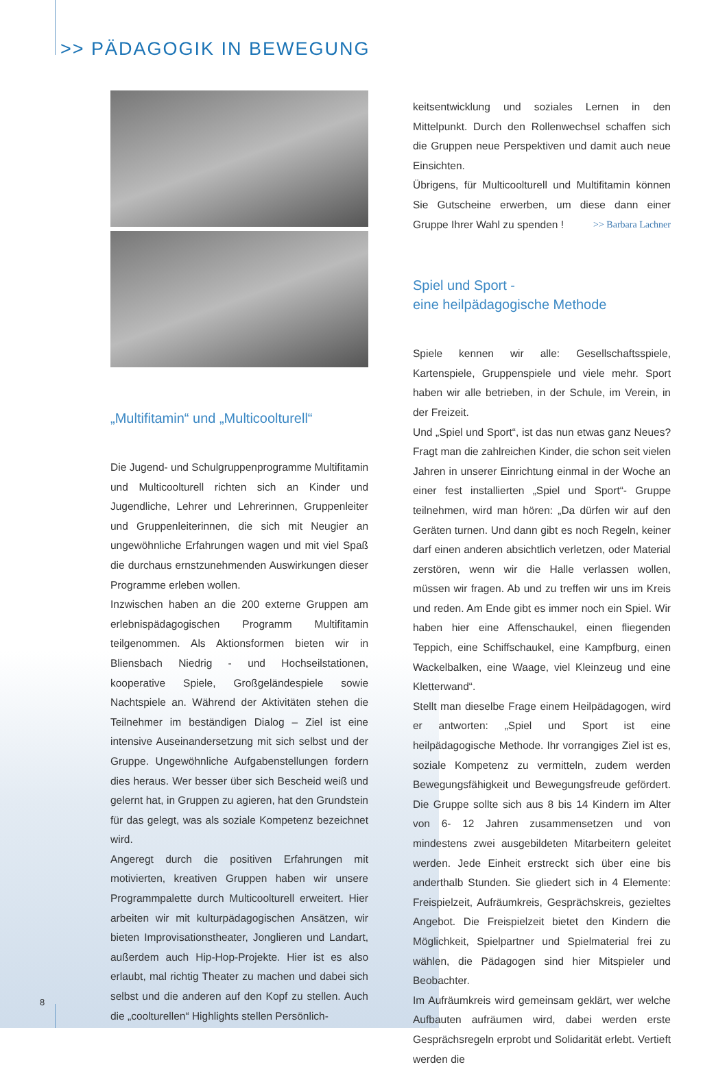>> PÄDAGOGIK IN BEWEGUNG
„Multifitamin“ und „Multicoolturell“
Die Jugend- und Schulgruppenprogramme Multifitamin und Multicoolturell richten sich an Kinder und Jugendliche, Lehrer und Lehrerinnen, Gruppenleiter und Gruppenleiterinnen, die sich mit Neugier an ungewöhnliche Erfahrungen wagen und mit viel Spaß die durchaus ernstzunehmenden Auswirkungen dieser Programme erleben wollen.
Inzwischen haben an die 200 externe Gruppen am erlebnispädagogischen Programm Multifitamin teilgenommen. Als Aktionsformen bieten wir in Bliensbach Niedrig - und Hochseilstationen, kooperative Spiele, Großgeländespiele sowie Nachtspiele an. Während der Aktivitäten stehen die Teilnehmer im beständigen Dialog – Ziel ist eine intensive Auseinandersetzung mit sich selbst und der Gruppe. Ungewöhnliche Aufgabenstellungen fordern dies heraus. Wer besser über sich Bescheid weiß und gelernt hat, in Gruppen zu agieren, hat den Grundstein für das gelegt, was als soziale Kompetenz bezeichnet wird.
Angeregt durch die positiven Erfahrungen mit motivierten, kreativen Gruppen haben wir unsere Programmpalette durch Multicoolturell erweitert. Hier arbeiten wir mit kulturpädagogischen Ansätzen, wir bieten Improvisationstheater, Jonglieren und Landart, außerdem auch Hip-Hop-Projekte. Hier ist es also erlaubt, mal richtig Theater zu machen und dabei sich selbst und die anderen auf den Kopf zu stellen. Auch die „coolturellen“ Highlights stellen Persönlich-
keitsentwicklung und soziales Lernen in den Mittelpunkt. Durch den Rollenwechsel schaffen sich die Gruppen neue Perspektiven und damit auch neue Einsichten.
Übrigens, für Multicoolturell und Multifitamin können Sie Gutscheine erwerben, um diese dann einer Gruppe Ihrer Wahl zu spenden ! >> Barbara Lachner
Spiel und Sport -
eine heilpädagogische Methode
Spiele kennen wir alle: Gesellschaftsspiele, Kartenspiele, Gruppenspiele und viele mehr. Sport haben wir alle betrieben, in der Schule, im Verein, in der Freizeit.
Und „Spiel und Sport“, ist das nun etwas ganz Neues? Fragt man die zahlreichen Kinder, die schon seit vielen Jahren in unserer Einrichtung einmal in der Woche an einer fest installierten „Spiel und Sport“- Gruppe teilnehmen, wird man hören: „Da dürfen wir auf den Geräten turnen. Und dann gibt es noch Regeln, keiner darf einen anderen absichtlich verletzen, oder Material zerstören, wenn wir die Halle verlassen wollen, müssen wir fragen. Ab und zu treffen wir uns im Kreis und reden. Am Ende gibt es immer noch ein Spiel. Wir haben hier eine Affenschaukel, einen fliegenden Teppich, eine Schiffschaukel, eine Kampfburg, einen Wackelbalken, eine Waage, viel Kleinzeug und eine Kletterwand“.
Stellt man dieselbe Frage einem Heilpädagogen, wird er antworten: „Spiel und Sport ist eine heilpädagogische Methode. Ihr vorrangiges Ziel ist es, soziale Kompetenz zu vermitteln, zudem werden Bewegungsfähigkeit und Bewegungsfreude gefördert. Die Gruppe sollte sich aus 8 bis 14 Kindern im Alter von 6- 12 Jahren zusammensetzen und von mindestens zwei ausgebildeten Mitarbeitern geleitet werden. Jede Einheit erstreckt sich über eine bis anderthalb Stunden. Sie gliedert sich in 4 Elemente: Freispielzeit, Aufräumkreis, Gesprächskreis, gezieltes Angebot. Die Freispielzeit bietet den Kindern die Möglichkeit, Spielpartner und Spielmaterial frei zu wählen, die Pädagogen sind hier Mitspieler und Beobachter.
Im Aufräumkreis wird gemeinsam geklärt, wer welche Aufbauten aufräumen wird, dabei werden erste Gesprächsregeln erprobt und Solidarität erlebt. Vertieft werden die
8